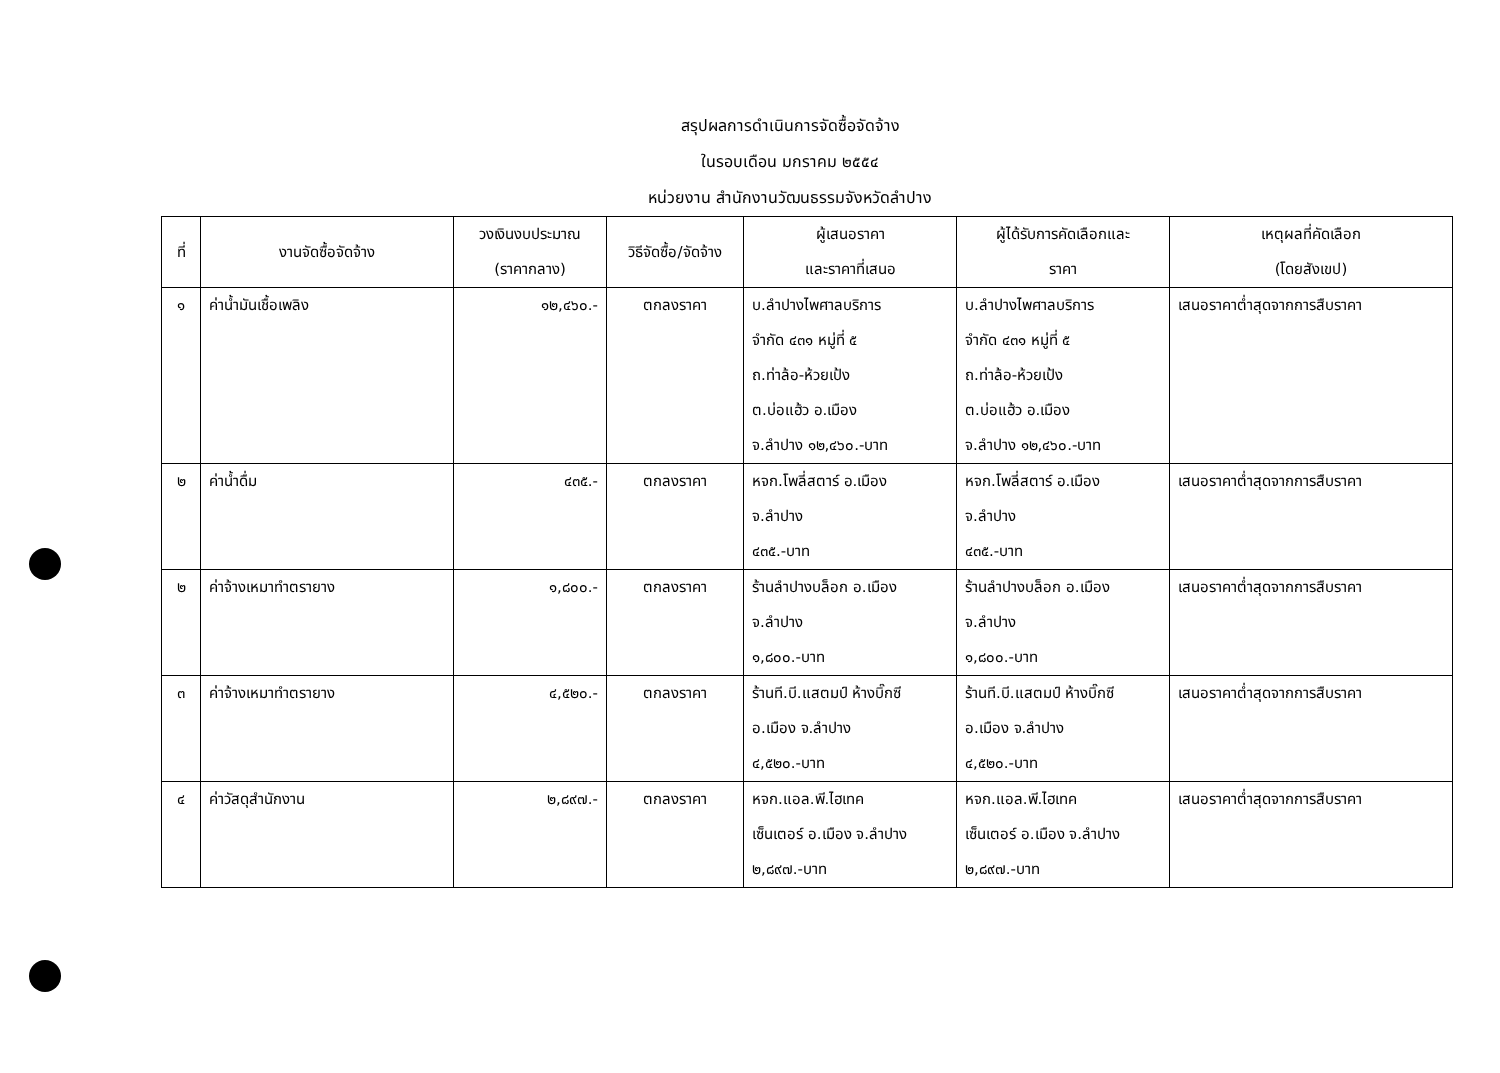สรุปผลการดำเนินการจัดซื้อจัดจ้าง
ในรอบเดือน มกราคม ๒๕๕๔
หน่วยงาน สำนักงานวัฒนธรรมจังหวัดลำปาง
| ที่ | งานจัดซื้อจัดจ้าง | วงเงินงบประมาณ (ราคากลาง) | วิธีจัดซื้อ/จัดจ้าง | ผู้เสนอราคา และราคาที่เสนอ | ผู้ได้รับการคัดเลือกและ ราคา | เหตุผลที่คัดเลือก (โดยสังเขป) |
| --- | --- | --- | --- | --- | --- | --- |
| ๑ | ค่าน้ำมันเชื้อเพลิง | ๑๒,๔๖๐.- | ตกลงราคา | บ.ลำปางไพศาลบริการ จำกัด ๔๓๑ หมู่ที่ ๕ ถ.ท่าล้อ-ห้วยเป้ง ต.บ่อแฮ้ว อ.เมือง จ.ลำปาง ๑๒,๔๖๐.-บาท | บ.ลำปางไพศาลบริการ จำกัด ๔๓๑ หมู่ที่ ๕ ถ.ท่าล้อ-ห้วยเป้ง ต.บ่อแฮ้ว อ.เมือง จ.ลำปาง ๑๒,๔๖๐.-บาท | เสนอราคาต่ำสุดจากการสืบราคา |
| ๒ | ค่าน้ำดื่ม | ๔๓๕.- | ตกลงราคา | หจก.โพลี่สตาร์ อ.เมือง จ.ลำปาง ๔๓๕.-บาท | หจก.โพลี่สตาร์ อ.เมือง จ.ลำปาง ๔๓๕.-บาท | เสนอราคาต่ำสุดจากการสืบราคา |
| ๒ | ค่าจ้างเหมาทำตรายาง | ๑,๘๐๐.- | ตกลงราคา | ร้านลำปางบล็อก อ.เมือง จ.ลำปาง ๑,๘๐๐.-บาท | ร้านลำปางบล็อก อ.เมือง จ.ลำปาง ๑,๘๐๐.-บาท | เสนอราคาต่ำสุดจากการสืบราคา |
| ๓ | ค่าจ้างเหมาทำตรายาง | ๔,๕๒๐.- | ตกลงราคา | ร้านที.บี.แสตมป์ ห้างบิ๊กซี อ.เมือง จ.ลำปาง ๔,๕๒๐.-บาท | ร้านที.บี.แสตมป์ ห้างบิ๊กซี อ.เมือง จ.ลำปาง ๔,๕๒๐.-บาท | เสนอราคาต่ำสุดจากการสืบราคา |
| ๔ | ค่าวัสดุสำนักงาน | ๒,๘๙๗.- | ตกลงราคา | หจก.แอล.พี.ไฮเทค เซ็นเตอร์ อ.เมือง จ.ลำปาง ๒,๘๙๗.-บาท | หจก.แอล.พี.ไฮเทค เซ็นเตอร์ อ.เมือง จ.ลำปาง ๒,๘๙๗.-บาท | เสนอราคาต่ำสุดจากการสืบราคา |